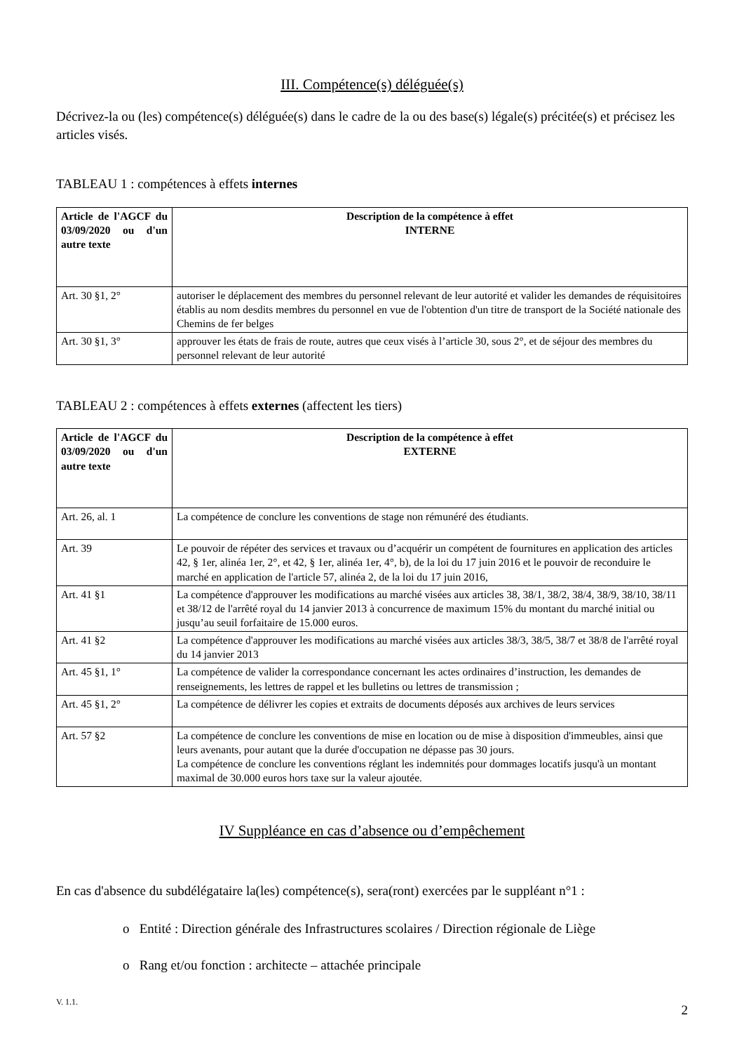III. Compétence(s) déléguée(s)
Décrivez-la ou (les) compétence(s) déléguée(s) dans le cadre de la ou des base(s) légale(s) précitée(s) et précisez les articles visés.
TABLEAU 1 : compétences à effets internes
| Article de l'AGCF du 03/09/2020 ou d'un autre texte | Description de la compétence à effet INTERNE |
| --- | --- |
| Art. 30 §1, 2° | autoriser le déplacement des membres du personnel relevant de leur autorité et valider les demandes de réquisitoires établis au nom desdits membres du personnel en vue de l'obtention d'un titre de transport de la Société nationale des Chemins de fer belges |
| Art. 30 §1, 3° | approuver les états de frais de route, autres que ceux visés à l’article 30, sous 2°, et de séjour des membres du personnel relevant de leur autorité |
TABLEAU 2 : compétences à effets externes (affectent les tiers)
| Article de l'AGCF du 03/09/2020 ou d'un autre texte | Description de la compétence à effet EXTERNE |
| --- | --- |
| Art. 26, al. 1 | La compétence de conclure les conventions de stage non rémunéré des étudiants. |
| Art. 39 | Le pouvoir de répéter des services et travaux ou d’acquérir un compétent de fournitures en application des articles 42, § 1er, alinéa 1er, 2°, et 42, § 1er, alinéa 1er, 4°, b), de la loi du 17 juin 2016 et le pouvoir de reconduire le marché en application de l'article 57, alinéa 2, de la loi du 17 juin 2016, |
| Art. 41 §1 | La compétence d'approuver les modifications au marché visées aux articles 38, 38/1, 38/2, 38/4, 38/9, 38/10, 38/11 et 38/12 de l'arrêté royal du 14 janvier 2013 à concurrence de maximum 15% du montant du marché initial ou jusqu’au seuil forfaitaire de 15.000 euros. |
| Art. 41 §2 | La compétence d'approuver les modifications au marché visées aux articles 38/3, 38/5, 38/7 et 38/8 de l'arrêté royal du 14 janvier 2013 |
| Art. 45 §1, 1° | La compétence de valider la correspondance concernant les actes ordinaires d’instruction, les demandes de renseignements, les lettres de rappel et les bulletins ou lettres de transmission ; |
| Art. 45 §1, 2° | La compétence de délivrer les copies et extraits de documents déposés aux archives de leurs services |
| Art. 57 §2 | La compétence de conclure les conventions de mise en location ou de mise à disposition d'immeubles, ainsi que leurs avenants, pour autant que la durée d'occupation ne dépasse pas 30 jours. La compétence de conclure les conventions réglant les indemnités pour dommages locatifs jusqu'à un montant maximal de 30.000 euros hors taxe sur la valeur ajoutée. |
IV Suppléance en cas d’absence ou d’empêchement
En cas d'absence du subdélégataire la(les) compétence(s), sera(ront) exercées par le suppléant n°1 :
o Entité : Direction générale des Infrastructures scolaires / Direction régionale de Liège
o Rang et/ou fonction : architecte – attachée principale
V. 1.1. 2